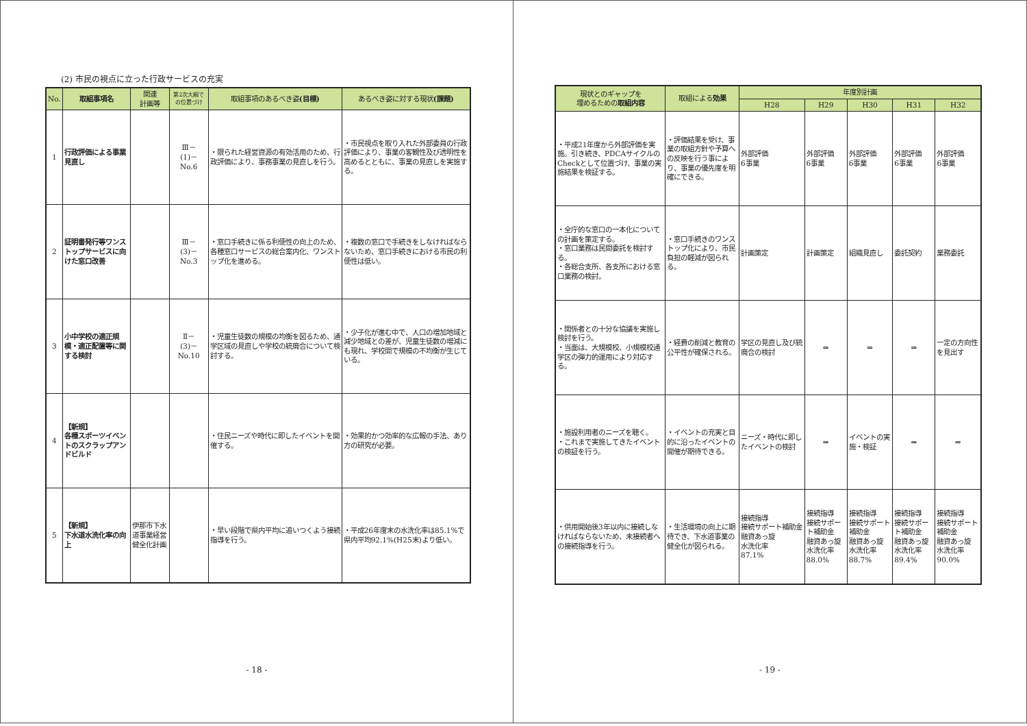(2) 市民の視点に立った行政サービスの充実
| No. | 取組事項名 | 関連 計画等 | 第2次大綱で の位置づけ | 取組事項のあるべき姿 (目標) | あるべき姿に対する現状 (課題) |
| --- | --- | --- | --- | --- | --- |
| 1 | 行政評価による事業見直し | | Ⅲ－ (1)－ No.6 | ・限られた経営資源の有効活用のため、行政評価により、事務事業の見直しを行う。 | ・市民視点を取り入れた外部委員の行政評価により、事業の客観性及び透明性を高めるとともに、事業の見直しを実施する。 |
| 2 | 証明書発行等ワンストップサービスに向けた窓口改善 | | Ⅲ－ (3)－ No.3 | ・窓口手続きに係る利便性の向上のため、各種窓口サービスの総合案内化、ワンストップ化を進める。 | ・複数の窓口で手続きをしなければならないため、窓口手続きにおける市民の利便性は低い。 |
| 3 | 小中学校の適正規模・適正配置等に関する検討 | | Ⅱ－ (3)－ No.10 | ・児童生徒数の規模の均衡を図るため、通学区域の見直しや学校の統廃合について検討する。 | ・少子化が進む中で、人口の増加地域と減少地域との差が、児童生徒数の増減にも現れ、学校間で規模の不均衡が生じている。 |
| 4 | 【新規】 各種スポーツイベントのスクラップアンドビルド | | | ・住民ニーズや時代に即したイベントを開催する。 | ・効果的かつ効率的な広報の手法、あり方の研究が必要。 |
| 5 | 【新規】 下水道水洗化率の向上 | 伊那市下水道事業経営健全化計画 | | ・早い段階で県内平均に追いつくよう接続指導を行う。 | ・平成26年度末の水洗化率は85.1%で県内平均92.1%(H25末)より低い。 |
- 18 -
| 現状とのギャップを 埋めるための 取組内容 | 取組による 効果 | 年度別計画 | | | | |
| --- | --- | --- | --- | --- | --- | --- |
| | | H28 | H29 | H30 | H31 | H32 |
| ・平成21年度から外部評価を実施。引き続き、PDCAサイクルのCheckとして位置づけ、事業の実施結果を検証する。 | ・評価結果を受け、事業の取組方針や予算への反映を行う事により、事業の優先度を明確にできる。 | 外部評価 6事業 | 外部評価 6事業 | 外部評価 6事業 | 外部評価 6事業 | 外部評価 6事業 |
| ・全庁的な窓口の一本化についての計画を策定する。 ・窓口業務は民間委託を検討する。 ・各総合支所、各支所における窓口業務の検討。 | ・窓口手続きのワンストップ化により、市民負担の軽減が図られる。 | 計画策定 | 計画策定 | 組織見直し | 委託契約 | 業務委託 |
| ・関係者との十分な協議を実施し検討を行う。 ・当面は、大規模校、小規模校通学区の弾力的運用により対応する。 | ・経費の削減と教育の公平性が確保される。 | 学区の見直し及び統廃合の検討 | ⇒ | ⇒ | ⇒ | 一定の方向性を見出す |
| ・施設利用者のニーズを聴く。 ・これまで実施してきたイベントの検証を行う。 | ・イベントの充実と目的に沿ったイベントの開催が期待できる。 | ニーズ・時代に即したイベントの検討 | ⇒ | イベントの実施・検証 | ⇒ | ⇒ |
| ・供用開始後3年以内に接続しなければならないため、未接続者への接続指導を行う。 | ・生活環境の向上に期待でき、下水道事業の健全化が図られる。 | 接続指導 接続サポート補助金 融資あっ旋 水洗化率 87.1% | 接続指導 接続サポート補助金 融資あっ旋 水洗化率 88.0% | 接続指導 接続サポート補助金 融資あっ旋 水洗化率 88.7% | 接続指導 接続サポート補助金 融資あっ旋 水洗化率 89.4% | 接続指導 接続サポート補助金 融資あっ旋 水洗化率 90.0% |
- 19 -